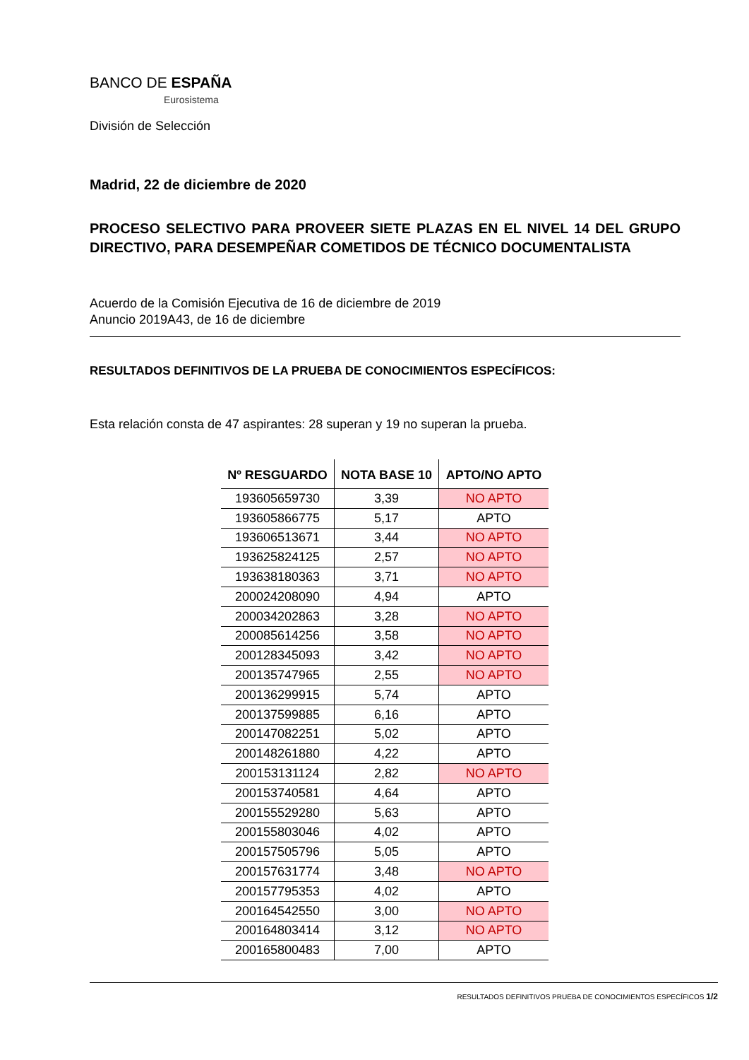BANCO DE ESPAÑA
Eurosistema
División de Selección
Madrid, 22 de diciembre de 2020
PROCESO SELECTIVO PARA PROVEER SIETE PLAZAS EN EL NIVEL 14 DEL GRUPO DIRECTIVO, PARA DESEMPEÑAR COMETIDOS DE TÉCNICO DOCUMENTALISTA
Acuerdo de la Comisión Ejecutiva de 16 de diciembre de 2019
Anuncio 2019A43, de 16 de diciembre
RESULTADOS DEFINITIVOS DE LA PRUEBA DE CONOCIMIENTOS ESPECÍFICOS:
Esta relación consta de 47 aspirantes: 28 superan y 19 no superan la prueba.
| Nº RESGUARDO | NOTA BASE 10 | APTO/NO APTO |
| --- | --- | --- |
| 193605659730 | 3,39 | NO APTO |
| 193605866775 | 5,17 | APTO |
| 193606513671 | 3,44 | NO APTO |
| 193625824125 | 2,57 | NO APTO |
| 193638180363 | 3,71 | NO APTO |
| 200024208090 | 4,94 | APTO |
| 200034202863 | 3,28 | NO APTO |
| 200085614256 | 3,58 | NO APTO |
| 200128345093 | 3,42 | NO APTO |
| 200135747965 | 2,55 | NO APTO |
| 200136299915 | 5,74 | APTO |
| 200137599885 | 6,16 | APTO |
| 200147082251 | 5,02 | APTO |
| 200148261880 | 4,22 | APTO |
| 200153131124 | 2,82 | NO APTO |
| 200153740581 | 4,64 | APTO |
| 200155529280 | 5,63 | APTO |
| 200155803046 | 4,02 | APTO |
| 200157505796 | 5,05 | APTO |
| 200157631774 | 3,48 | NO APTO |
| 200157795353 | 4,02 | APTO |
| 200164542550 | 3,00 | NO APTO |
| 200164803414 | 3,12 | NO APTO |
| 200165800483 | 7,00 | APTO |
RESULTADOS DEFINITIVOS PRUEBA DE CONOCIMIENTOS ESPECÍFICOS 1/2